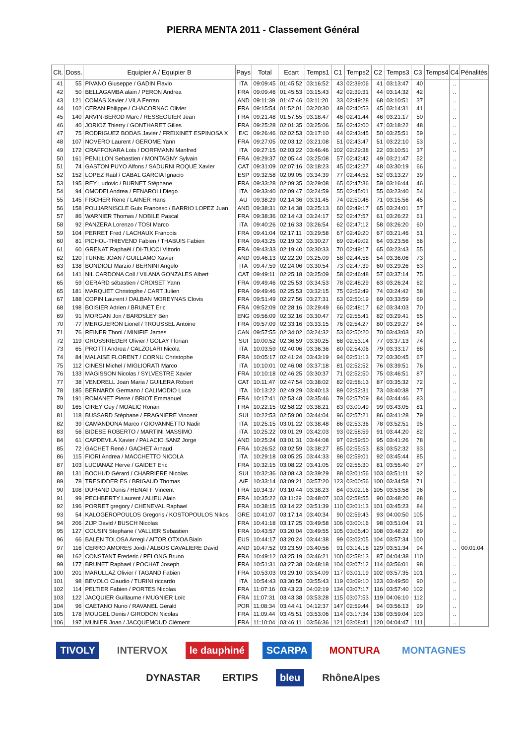PIERRA MENTA 2011 - Classement Général
| Clt. | Doss. | Equipier A / Equipier B | Pays | Total | Ecart | Temps1 | C1 | Temps2 | C2 | Temps3 | C3 | Temps4 | C4 | Pénalités |
| --- | --- | --- | --- | --- | --- | --- | --- | --- | --- | --- | --- | --- | --- | --- |
| 41 | 55 | PIVANO Giuseppe / GADIN Flavio | ITA | 09:09:45 | 01:45:52 | 03:16:52 | 43 | 02:39:06 | 41 | 03:13:47 | 40 | | .. | |
| 42 | 50 | BELLAGAMBA alain / PERON Andrea | FRA | 09:09:46 | 01:45:53 | 03:15:43 | 42 | 02:39:31 | 44 | 03:14:32 | 42 | | .. | |
| 43 | 121 | COMAS Xavier / VILA Ferran | AND | 09:11:39 | 01:47:46 | 03:11:20 | 33 | 02:49:28 | 68 | 03:10:51 | 37 | | .. | |
| 44 | 102 | CERAN Philippe / CHACORNAC Olivier | FRA | 09:15:54 | 01:52:01 | 03:20:30 | 49 | 02:40:53 | 45 | 03:14:31 | 41 | | .. | |
| 45 | 140 | ARVIN-BEROD Marc / RESSEGUIER Jean | FRA | 09:21:48 | 01:57:55 | 03:18:47 | 46 | 02:41:44 | 46 | 03:21:17 | 50 | | .. | |
| 46 | 40 | JORIOZ Thierry / GONTHARET Gilles | FRA | 09:25:28 | 02:01:35 | 03:25:06 | 56 | 02:42:00 | 47 | 03:18:22 | 48 | | .. | |
| 47 | 75 | RODRIGUEZ BODAS Javier / FREIXINET ESPINOSA X | E/C | 09:26:46 | 02:02:53 | 03:17:10 | 44 | 02:43:45 | 50 | 03:25:51 | 59 | | .. | |
| 48 | 107 | NOVERO Laurent / GEROME Yann | FRA | 09:27:05 | 02:03:12 | 03:21:08 | 51 | 02:43:47 | 51 | 03:22:10 | 53 | | .. | |
| 49 | 172 | CRAFFONARA Lois / DORFMANN Manfred | ITA | 09:27:15 | 02:03:22 | 03:46:46 | 102 | 02:29:38 | 22 | 03:10:51 | 37 | | .. | |
| 50 | 161 | PENILLON Sebastien / MONTAGNY Sylvain | FRA | 09:29:37 | 02:05:44 | 03:25:08 | 57 | 02:42:42 | 49 | 03:21:47 | 52 | | .. | |
| 51 | 74 | GASTON PUYO Alfons / SADURNI ROQUE Xavier | CAT | 09:31:09 | 02:07:16 | 03:18:23 | 45 | 02:42:27 | 48 | 03:30:19 | 66 | | .. | |
| 52 | 152 | LOPEZ Raül / CABAL GARCIA Ignacio | ESP | 09:32:58 | 02:09:05 | 03:34:39 | 77 | 02:44:52 | 52 | 03:13:27 | 39 | | .. | |
| 53 | 195 | REY Ludovic / BURNET Stéphane | FRA | 09:33:28 | 02:09:35 | 03:29:08 | 65 | 02:47:36 | 59 | 03:16:44 | 46 | | .. | |
| 54 | 94 | OMODEI Andrea / FENAROLI Diego | ITA | 09:33:40 | 02:09:47 | 03:24:59 | 55 | 02:45:01 | 55 | 03:23:40 | 54 | | .. | |
| 55 | 145 | FISCHER Rene / LAINER Hans | AU | 09:38:29 | 02:14:36 | 03:31:45 | 74 | 02:50:48 | 71 | 03:15:56 | 45 | | .. | |
| 56 | 158 | POUJARNISCLE Guix Francesc / BARRIO LOPEZ Juan | AND | 09:38:31 | 02:14:38 | 03:25:13 | 60 | 02:49:17 | 65 | 03:24:01 | 57 | | .. | |
| 57 | 86 | WARNIER Thomas / NOBILE Pascal | FRA | 09:38:36 | 02:14:43 | 03:24:17 | 52 | 02:47:57 | 61 | 03:26:22 | 61 | | .. | |
| 58 | 92 | PANZERA Lorenzo / TOSI Marco | ITA | 09:40:26 | 02:16:33 | 03:26:54 | 62 | 02:47:12 | 58 | 03:26:20 | 60 | | .. | |
| 59 | 104 | PERRET Fred / LACHAUX Francois | FRA | 09:41:04 | 02:17:11 | 03:29:58 | 67 | 02:49:20 | 67 | 03:21:46 | 51 | | .. | |
| 60 | 81 | PICHOL-THIEVEND Fabien / THABUIS Fabien | FRA | 09:43:25 | 02:19:32 | 03:30:27 | 69 | 02:49:02 | 64 | 03:23:56 | 56 | | .. | |
| 61 | 60 | GRENAT Raphaël / DI-TUCCI Vittorio | FRA | 09:43:33 | 02:19:40 | 03:30:33 | 70 | 02:49:17 | 65 | 03:23:43 | 55 | | .. | |
| 62 | 120 | TURNE JOAN / GUILLAMO Xavier | AND | 09:46:13 | 02:22:20 | 03:25:09 | 58 | 02:44:58 | 54 | 03:36:06 | 73 | | .. | |
| 63 | 138 | BONDIOLI Marzio / BERNINI Angelo | ITA | 09:47:59 | 02:24:06 | 03:30:54 | 73 | 02:47:39 | 60 | 03:29:26 | 63 | | .. | |
| 64 | 141 | NIL CARDONA Coll / VILANA GONZALES Albert | CAT | 09:49:11 | 02:25:18 | 03:25:09 | 58 | 02:46:48 | 57 | 03:37:14 | 75 | | .. | |
| 65 | 59 | GERARD sébastien / CROISET Yann | FRA | 09:49:46 | 02:25:53 | 03:34:53 | 78 | 02:48:29 | 63 | 03:26:24 | 62 | | .. | |
| 65 | 181 | MARQUET Christophe / CART Julien | FRA | 09:49:46 | 02:25:53 | 03:32:15 | 75 | 02:52:49 | 74 | 03:24:42 | 58 | | .. | |
| 67 | 188 | COPIN Laurent / DALBAN MOREYNAS Clovis | FRA | 09:51:49 | 02:27:56 | 03:27:31 | 63 | 02:50:19 | 69 | 03:33:59 | 69 | | .. | |
| 68 | 198 | BOISIER Adrien / BRUNET Eric | FRA | 09:52:09 | 02:28:16 | 03:29:49 | 66 | 02:48:17 | 62 | 03:34:03 | 70 | | .. | |
| 69 | 91 | MORGAN Jon / BARDSLEY Ben | ENG | 09:56:09 | 02:32:16 | 03:30:47 | 72 | 02:55:41 | 82 | 03:29:41 | 65 | | .. | |
| 70 | 77 | MERGUERON Lionel / TROUSSEL Antoine | FRA | 09:57:09 | 02:33:16 | 03:33:15 | 76 | 02:54:27 | 80 | 03:29:27 | 64 | | .. | |
| 71 | 76 | REINER Thoni / MINIFIE James | CAN | 09:57:55 | 02:34:02 | 03:24:32 | 53 | 02:50:20 | 70 | 03:43:03 | 80 | | .. | |
| 72 | 119 | GROSSRIEDER Olivier / GOLAY Florian | SUI | 10:00:52 | 02:36:59 | 03:30:25 | 68 | 02:53:14 | 77 | 03:37:13 | 74 | | .. | |
| 73 | 65 | PROTTI Andrea / CALZOLARI Nicola | ITA | 10:03:59 | 02:40:06 | 03:36:36 | 80 | 02:54:06 | 79 | 03:33:17 | 68 | | .. | |
| 74 | 84 | MALAISE FLORENT / CORNU Christophe | FRA | 10:05:17 | 02:41:24 | 03:43:19 | 94 | 02:51:13 | 72 | 03:30:45 | 67 | | .. | |
| 75 | 112 | CINESI Michel / MIGLIORATI Marco | ITA | 10:10:01 | 02:46:08 | 03:37:18 | 81 | 02:52:52 | 76 | 03:39:51 | 76 | | .. | |
| 76 | 133 | MAGISSON Nicolas / SYLVESTRE Xavier | FRA | 10:10:18 | 02:46:25 | 03:30:37 | 71 | 02:52:50 | 75 | 03:46:51 | 87 | | .. | |
| 77 | 38 | VENDRELL Joan Maria / GUILERA Robert | CAT | 10:11:47 | 02:47:54 | 03:38:02 | 82 | 02:58:13 | 87 | 03:35:32 | 72 | | .. | |
| 78 | 185 | BERNARDI Germano / CALIMODIO Luca | ITA | 10:13:22 | 02:49:29 | 03:40:13 | 89 | 02:52:31 | 73 | 03:40:38 | 77 | | .. | |
| 79 | 191 | ROMANET Pierre / BRIOT Emmanuel | FRA | 10:17:41 | 02:53:48 | 03:35:46 | 79 | 02:57:09 | 84 | 03:44:46 | 83 | | .. | |
| 80 | 165 | CIREY Guy / MOALIC Ronan | FRA | 10:22:15 | 02:58:22 | 03:38:21 | 83 | 03:00:49 | 99 | 03:43:05 | 81 | | .. | |
| 81 | 118 | BUSSARD Stéphane / FRAGNIERE Vincent | SUI | 10:22:53 | 02:59:00 | 03:44:04 | 96 | 02:57:21 | 86 | 03:41:28 | 79 | | .. | |
| 82 | 39 | CAMANDONA Marco / GIOVANNETTO Nadir | ITA | 10:25:15 | 03:01:22 | 03:38:48 | 86 | 02:53:36 | 78 | 03:52:51 | 95 | | .. | |
| 83 | 56 | BIDESE ROBERTO / MARTINI MASSIMO | ITA | 10:25:22 | 03:01:29 | 03:42:03 | 93 | 02:58:59 | 91 | 03:44:20 | 82 | | .. | |
| 84 | 61 | CAPDEVILA Xavier / PALACIO SANZ Jorge | AND | 10:25:24 | 03:01:31 | 03:44:08 | 97 | 02:59:50 | 95 | 03:41:26 | 78 | | .. | |
| 85 | 72 | GACHET René / GACHET Arnaud | FRA | 10:26:52 | 03:02:59 | 03:38:27 | 85 | 02:55:53 | 83 | 03:52:32 | 93 | | .. | |
| 86 | 115 | FIORI Andrea / MACCHETTO NICOLA | ITA | 10:29:18 | 03:05:25 | 03:44:33 | 98 | 02:59:01 | 92 | 03:45:44 | 85 | | .. | |
| 87 | 103 | LUCIANAZ Herve / GAIDET Eric | FRA | 10:32:15 | 03:08:22 | 03:41:05 | 92 | 02:55:30 | 81 | 03:55:40 | 97 | | .. | |
| 88 | 131 | BOCHUD Gérard / CHARRIERE Nicolas | SUI | 10:32:36 | 03:08:43 | 03:39:29 | 88 | 03:01:56 | 103 | 03:51:11 | 92 | | .. | |
| 89 | 78 | TRESIDDER ES / BRIGAUD Thomas | A/F | 10:33:14 | 03:09:21 | 03:57:20 | 123 | 03:00:56 | 100 | 03:34:58 | 71 | | .. | |
| 90 | 108 | DURAND Denis / HENAFF Vincent | FRA | 10:34:37 | 03:10:44 | 03:38:23 | 84 | 03:02:16 | 105 | 03:53:58 | 96 | | .. | |
| 91 | 99 | PECHBERTY Laurent / ALIEU Alain | FRA | 10:35:22 | 03:11:29 | 03:48:07 | 103 | 02:58:55 | 90 | 03:48:20 | 88 | | .. | |
| 92 | 196 | PORRET gregory / CHENEVAL Raphael | FRA | 10:38:15 | 03:14:22 | 03:51:39 | 110 | 03:01:13 | 101 | 03:45:23 | 84 | | .. | |
| 93 | 54 | KALOGEROPOULOS Gregoris / KOSTOPOULOS Nikos | GRE | 10:41:07 | 03:17:14 | 03:40:34 | 90 | 02:59:43 | 93 | 04:00:50 | 105 | | .. | |
| 94 | 206 | ZIJP David / BUSCH Nicolas | FRA | 10:41:18 | 03:17:25 | 03:49:58 | 106 | 03:00:16 | 98 | 03:51:04 | 91 | | .. | |
| 95 | 127 | COUSIN Stephane / VALLIER Sebastien | FRA | 10:43:57 | 03:20:04 | 03:49:55 | 105 | 03:05:40 | 108 | 03:48:22 | 89 | | .. | |
| 96 | 66 | BALEN TOLOSA Arregi / AITOR OTXOA Biain | EUS | 10:44:17 | 03:20:24 | 03:44:38 | 99 | 03:02:05 | 104 | 03:57:34 | 100 | | .. | |
| 97 | 116 | CERRO AMORES Jordi / ALBOS CAVALIERE David | AND | 10:47:52 | 03:23:59 | 03:40:56 | 91 | 03:14:18 | 129 | 03:51:34 | 94 | | .. | 00:01:04 |
| 98 | 162 | CONSTANT Frederic / PELONG Bruno | FRA | 10:49:12 | 03:25:19 | 03:46:21 | 100 | 02:58:13 | 87 | 04:04:38 | 110 | | .. | |
| 99 | 177 | BRUNET Raphael / POCHAT Joseph | FRA | 10:51:31 | 03:27:38 | 03:48:18 | 104 | 03:07:12 | 114 | 03:56:01 | 98 | | .. | |
| 100 | 201 | MARULLAZ Olivier / TAGAND Fabien | FRA | 10:53:03 | 03:29:10 | 03:54:09 | 117 | 03:01:19 | 102 | 03:57:35 | 101 | | .. | |
| 101 | 98 | BEVOLO Claudio / TURINI riccardo | ITA | 10:54:43 | 03:30:50 | 03:55:43 | 119 | 03:09:10 | 123 | 03:49:50 | 90 | | .. | |
| 102 | 114 | PELTIER Fabien / PORTES Nicolas | FRA | 11:07:16 | 03:43:23 | 04:02:19 | 134 | 03:07:17 | 116 | 03:57:40 | 102 | | .. | |
| 103 | 122 | JACQUIER Guillaume / MUGNIER Loïc | FRA | 11:07:31 | 03:43:38 | 03:53:28 | 115 | 03:07:53 | 119 | 04:06:10 | 112 | | .. | |
| 104 | 96 | CAETANO Nuno / RAVANEL Gerald | POR | 11:08:34 | 03:44:41 | 04:12:37 | 147 | 02:59:44 | 94 | 03:56:13 | 99 | | .. | |
| 105 | 178 | MOUGEL Denis / GIRODON Nicolas | FRA | 11:09:44 | 03:45:51 | 03:53:06 | 114 | 03:17:34 | 138 | 03:59:04 | 103 | | .. | |
| 106 | 197 | MUNIER Joan / JACQUEMOUD Clément | FRA | 11:10:04 | 03:46:11 | 03:56:36 | 121 | 03:08:41 | 120 | 04:04:47 | 111 | | .. | |
TIVOLY INTERVOX le dauphiné SCARPA MONTURA MONTAGNES DYNASTAR ERTIPS bleu RhôneAlpes